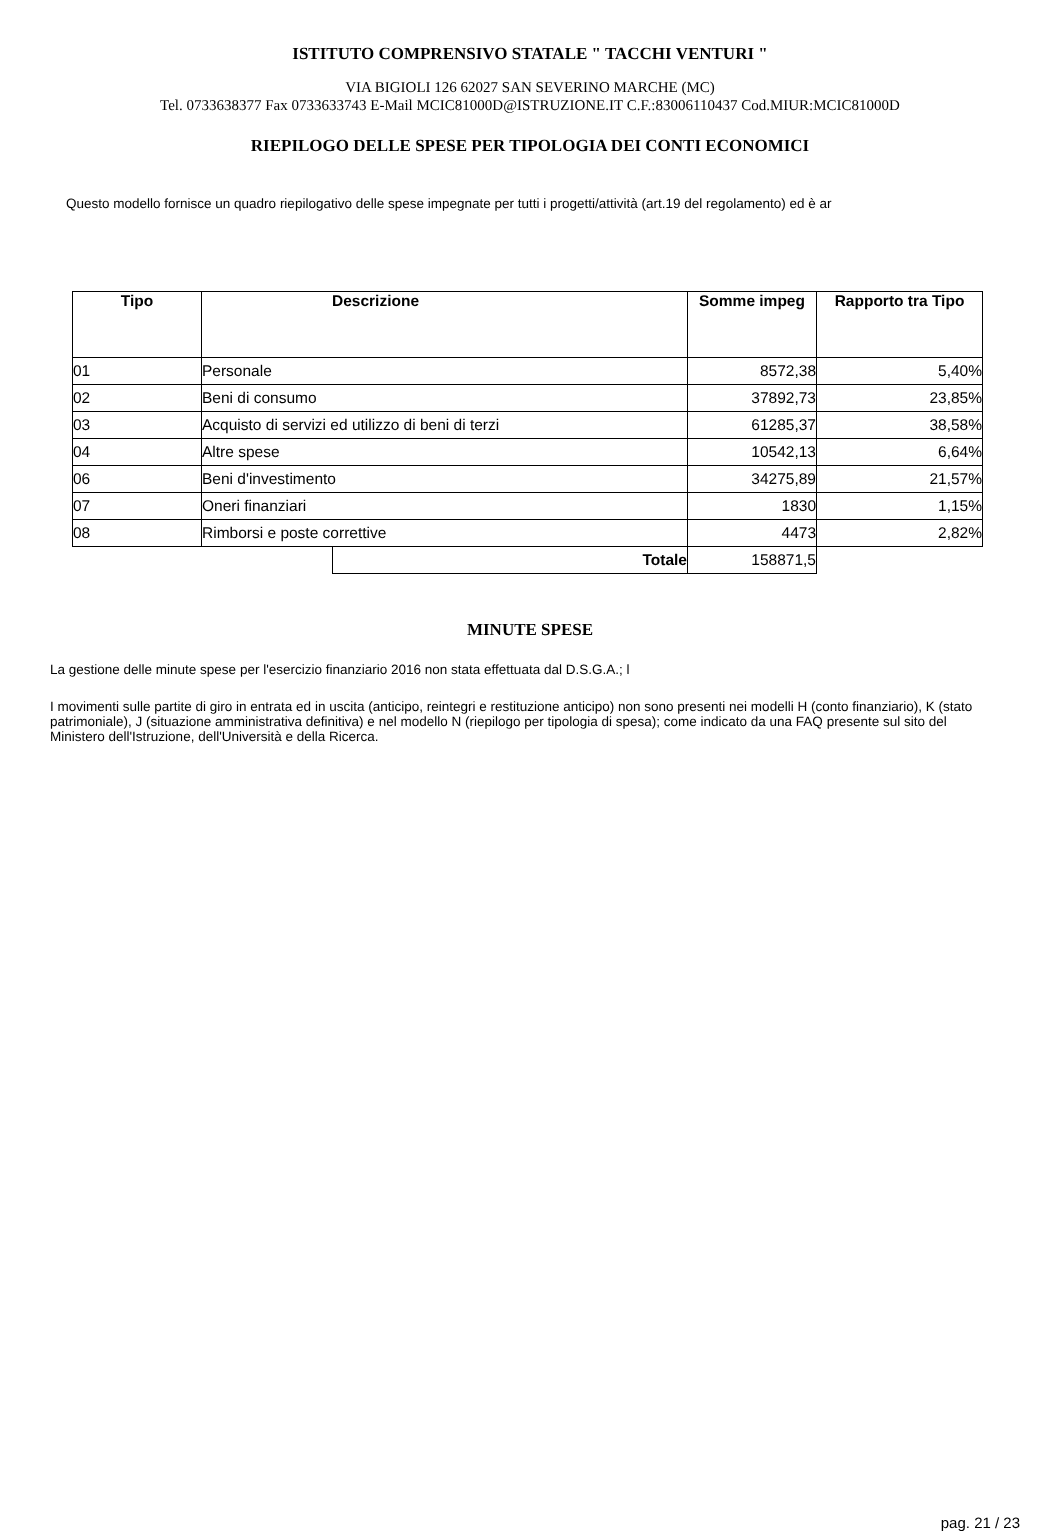ISTITUTO COMPRENSIVO STATALE " TACCHI VENTURI "
VIA BIGIOLI 126 62027 SAN SEVERINO MARCHE (MC)
Tel. 0733638377 Fax 0733633743 E-Mail MCIC81000D@ISTRUZIONE.IT C.F.:83006110437 Cod.MIUR:MCIC81000D
RIEPILOGO DELLE SPESE PER TIPOLOGIA DEI CONTI ECONOMICI
Questo modello fornisce un quadro riepilogativo delle spese impegnate per tutti i progetti/attività (art.19 del regolamento) ed è ar
| Tipo | | Descrizione | Somme impeg | Rapporto tra Tipo |
| --- | --- | --- | --- | --- |
| 01 | Personale | | 8572,38 | 5,40% |
| 02 | Beni di consumo | | 37892,73 | 23,85% |
| 03 | Acquisto di servizi ed utilizzo di beni di terzi | | 61285,37 | 38,58% |
| 04 | Altre spese | | 10542,13 | 6,64% |
| 06 | Beni d'investimento | | 34275,89 | 21,57% |
| 07 | Oneri finanziari | | 1830 | 1,15% |
| 08 | Rimborsi e poste correttive | | 4473 | 2,82% |
| | | Totale | 158871,5 | |
MINUTE SPESE
La gestione delle minute spese per l'esercizio finanziario 2016 non stata effettuata dal D.S.G.A.; l
I movimenti sulle partite di giro in entrata ed in uscita (anticipo, reintegri e restituzione anticipo) non sono presenti nei modelli H (conto finanziario), K (stato patrimoniale), J (situazione amministrativa definitiva) e nel modello N (riepilogo per tipologia di spesa); come indicato da una FAQ presente sul sito del Ministero dell'Istruzione, dell'Università e della Ricerca.
pag. 21 / 23